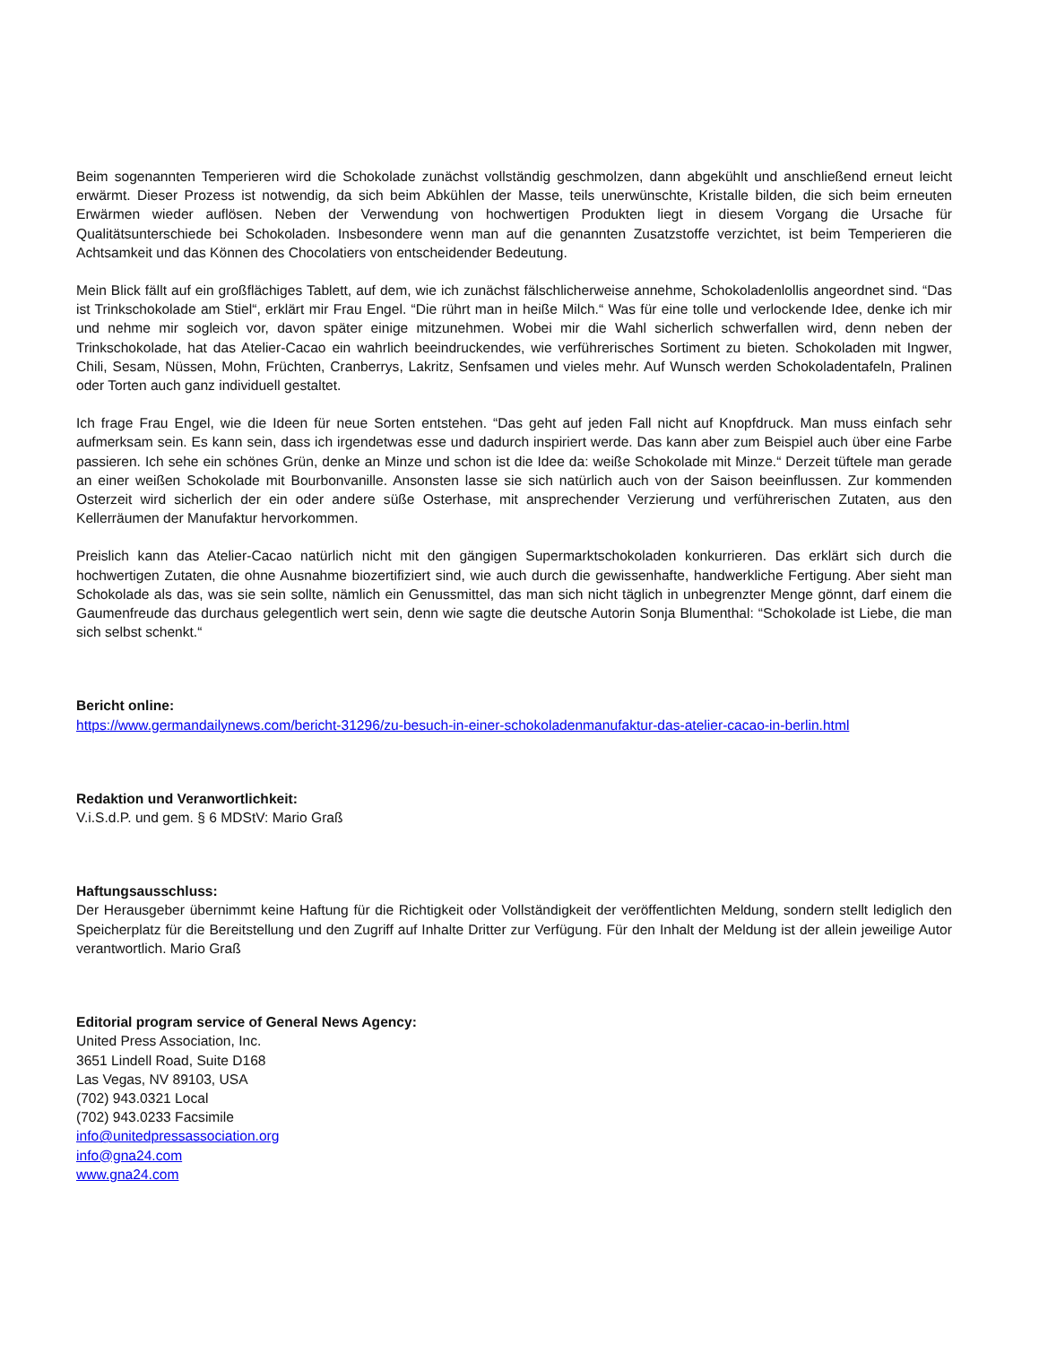Beim sogenannten Temperieren wird die Schokolade zunächst vollständig geschmolzen, dann abgekühlt und anschließend erneut leicht erwärmt. Dieser Prozess ist notwendig, da sich beim Abkühlen der Masse, teils unerwünschte, Kristalle bilden, die sich beim erneuten Erwärmen wieder auflösen. Neben der Verwendung von hochwertigen Produkten liegt in diesem Vorgang die Ursache für Qualitätsunterschiede bei Schokoladen. Insbesondere wenn man auf die genannten Zusatzstoffe verzichtet, ist beim Temperieren die Achtsamkeit und das Können des Chocolatiers von entscheidender Bedeutung.
Mein Blick fällt auf ein großflächiges Tablett, auf dem, wie ich zunächst fälschlicherweise annehme, Schokoladenlollis angeordnet sind. “Das ist Trinkschokolade am Stiel“, erklärt mir Frau Engel. “Die rührt man in heiße Milch.“ Was für eine tolle und verlockende Idee, denke ich mir und nehme mir sogleich vor, davon später einige mitzunehmen. Wobei mir die Wahl sicherlich schwerfallen wird, denn neben der Trinkschokolade, hat das Atelier-Cacao ein wahrlich beeindruckendes, wie verführerisches Sortiment zu bieten. Schokoladen mit Ingwer, Chili, Sesam, Nüssen, Mohn, Früchten, Cranberrys, Lakritz, Senfsamen und vieles mehr. Auf Wunsch werden Schokoladentafeln, Pralinen oder Torten auch ganz individuell gestaltet.
Ich frage Frau Engel, wie die Ideen für neue Sorten entstehen. “Das geht auf jeden Fall nicht auf Knopfdruck. Man muss einfach sehr aufmerksam sein. Es kann sein, dass ich irgendetwas esse und dadurch inspiriert werde. Das kann aber zum Beispiel auch über eine Farbe passieren. Ich sehe ein schönes Grün, denke an Minze und schon ist die Idee da: weiße Schokolade mit Minze.“ Derzeit tüftele man gerade an einer weißen Schokolade mit Bourbonvanille. Ansonsten lasse sie sich natürlich auch von der Saison beeinflussen. Zur kommenden Osterzeit wird sicherlich der ein oder andere süße Osterhase, mit ansprechender Verzierung und verführerischen Zutaten, aus den Kellerräumen der Manufaktur hervorkommen.
Preislich kann das Atelier-Cacao natürlich nicht mit den gängigen Supermarktschokoladen konkurrieren. Das erklärt sich durch die hochwertigen Zutaten, die ohne Ausnahme biozertifiziert sind, wie auch durch die gewissenhafte, handwerkliche Fertigung. Aber sieht man Schokolade als das, was sie sein sollte, nämlich ein Genussmittel, das man sich nicht täglich in unbegrenzter Menge gönnt, darf einem die Gaumenfreude das durchaus gelegentlich wert sein, denn wie sagte die deutsche Autorin Sonja Blumenthal: “Schokolade ist Liebe, die man sich selbst schenkt.“
Bericht online:
https://www.germandailynews.com/bericht-31296/zu-besuch-in-einer-schokoladenmanufaktur-das-atelier-cacao-in-berlin.html
Redaktion und Veranwortlichkeit:
V.i.S.d.P. und gem. § 6 MDStV: Mario Graß
Haftungsausschluss:
Der Herausgeber übernimmt keine Haftung für die Richtigkeit oder Vollständigkeit der veröffentlichten Meldung, sondern stellt lediglich den Speicherplatz für die Bereitstellung und den Zugriff auf Inhalte Dritter zur Verfügung. Für den Inhalt der Meldung ist der allein jeweilige Autor verantwortlich. Mario Graß
Editorial program service of General News Agency:
United Press Association, Inc.
3651 Lindell Road, Suite D168
Las Vegas, NV 89103, USA
(702) 943.0321 Local
(702) 943.0233 Facsimile
info@unitedpressassociation.org
info@gna24.com
www.gna24.com